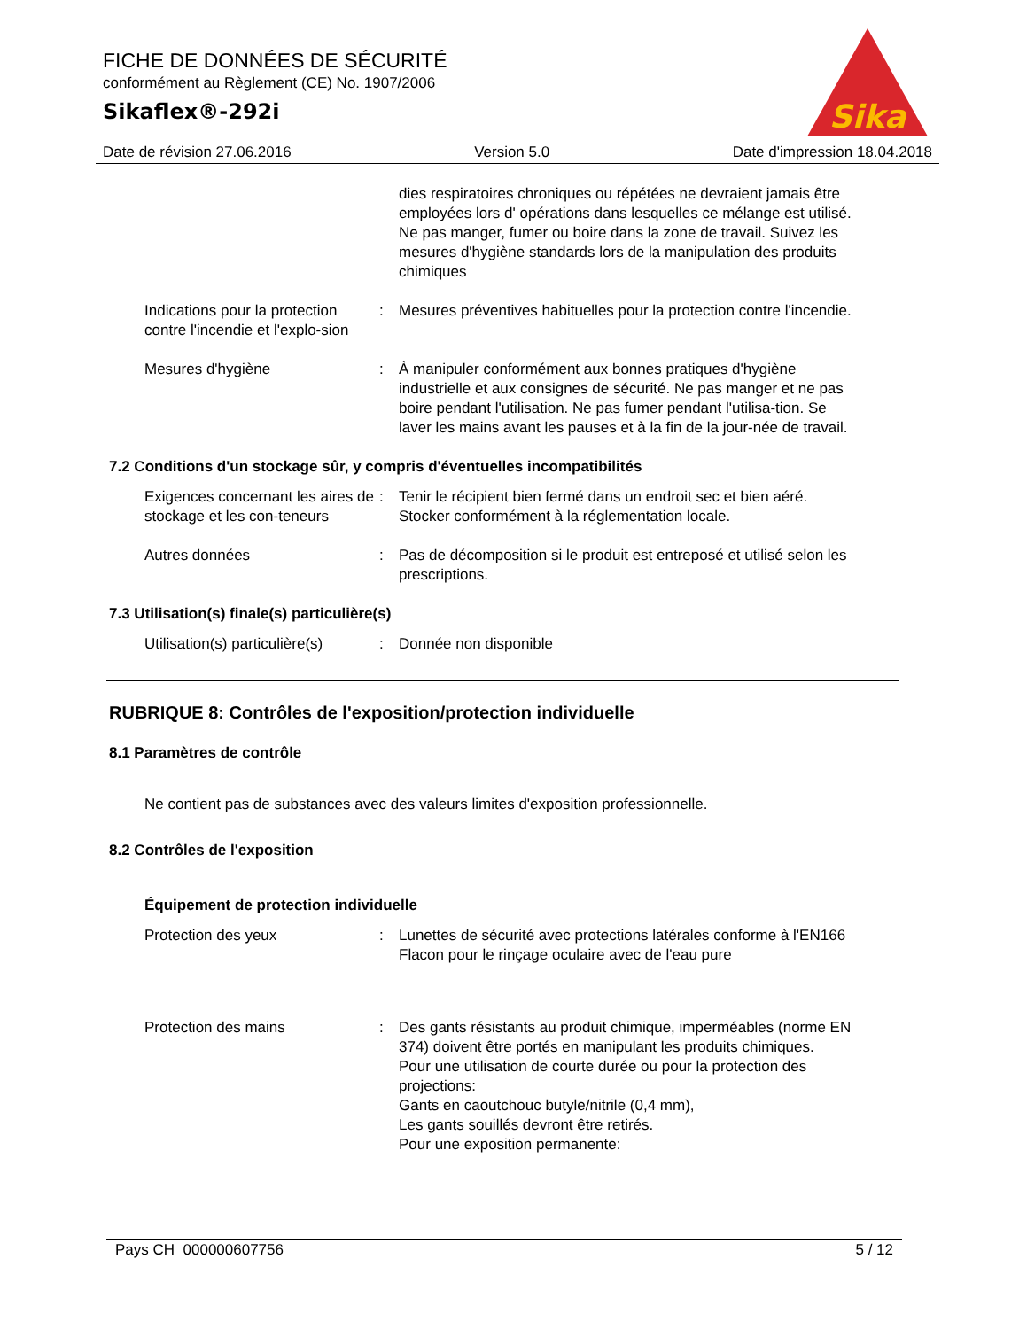FICHE DE DONNÉES DE SÉCURITÉ
conformément au Règlement (CE) No. 1907/2006
Sikaflex®-292i
Sika
Date de révision 27.06.2016 Version 5.0 Date d'impression 18.04.2018
dies respiratoires chroniques ou répétées ne devraient jamais être employées lors d' opérations dans lesquelles ce mélange est utilisé. Ne pas manger, fumer ou boire dans la zone de travail. Suivez les mesures d'hygiène standards lors de la manipulation des produits chimiques
Indications pour la protection contre l'incendie et l'explo-sion
: Mesures préventives habituelles pour la protection contre l'incendie.
Mesures d'hygiène : À manipuler conformément aux bonnes pratiques d'hygiène industrielle et aux consignes de sécurité. Ne pas manger et ne pas boire pendant l'utilisation. Ne pas fumer pendant l'utilisa-tion. Se laver les mains avant les pauses et à la fin de la jour-née de travail.
7.2 Conditions d'un stockage sûr, y compris d'éventuelles incompatibilités
Exigences concernant les aires de stockage et les con-teneurs
: Tenir le récipient bien fermé dans un endroit sec et bien aéré. Stocker conformément à la réglementation locale.
Autres données : Pas de décomposition si le produit est entreposé et utilisé selon les prescriptions.
7.3 Utilisation(s) finale(s) particulière(s)
Utilisation(s) particulière(s)
: Donnée non disponible
RUBRIQUE 8: Contrôles de l'exposition/protection individuelle
8.1 Paramètres de contrôle
Ne contient pas de substances avec des valeurs limites d'exposition professionnelle.
8.2 Contrôles de l'exposition
Équipement de protection individuelle
Protection des yeux : Lunettes de sécurité avec protections latérales conforme à l'EN166
Flacon pour le rinçage oculaire avec de l'eau pure
Protection des mains : Des gants résistants au produit chimique, imperméables (norme EN 374) doivent être portés en manipulant les produits chimiques.
Pour une utilisation de courte durée ou pour la protection des projections:
Gants en caoutchouc butyle/nitrile (0,4 mm),
Les gants souillés devront être retirés.
Pour une exposition permanente:
Pays CH 000000607756 5 / 12